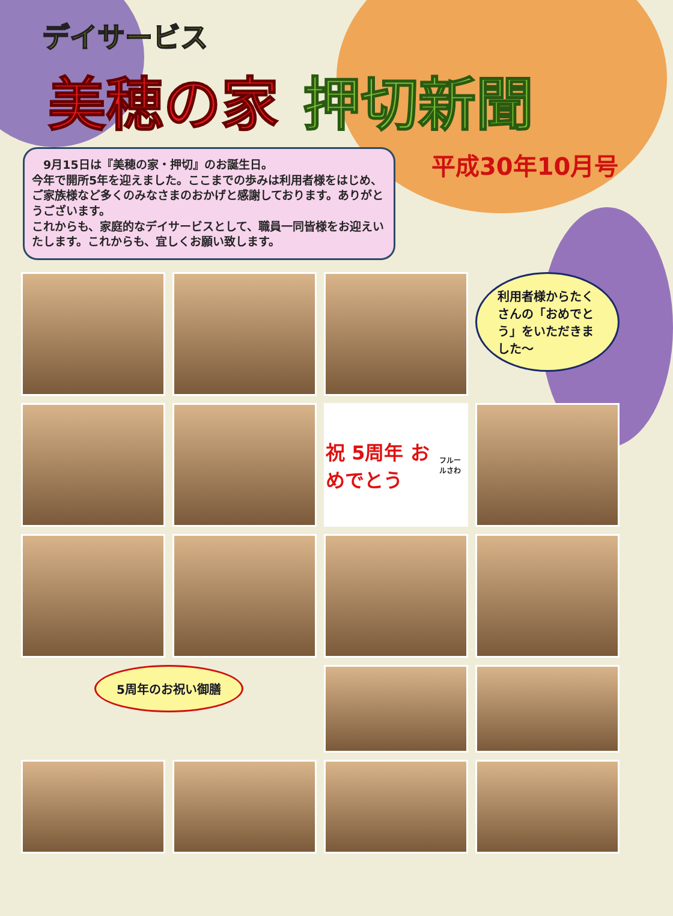デイサービス
美穂の家 押切新聞
　9月15日は『美穂の家・押切』のお誕生日。
今年で開所5年を迎えました。ここまでの歩みは利用者様をはじめ、ご家族様など多くのみなさまのおかげと感謝しております。ありがとうございます。
これからも、家庭的なデイサービスとして、職員一同皆様をお迎えいたします。これからも、宜しくお願い致します。
平成30年10月号
利用者様からたくさんの「おめでとう」をいただきました～
祝 5周年 おめでとう
フルールさわ
5周年のお祝い御膳